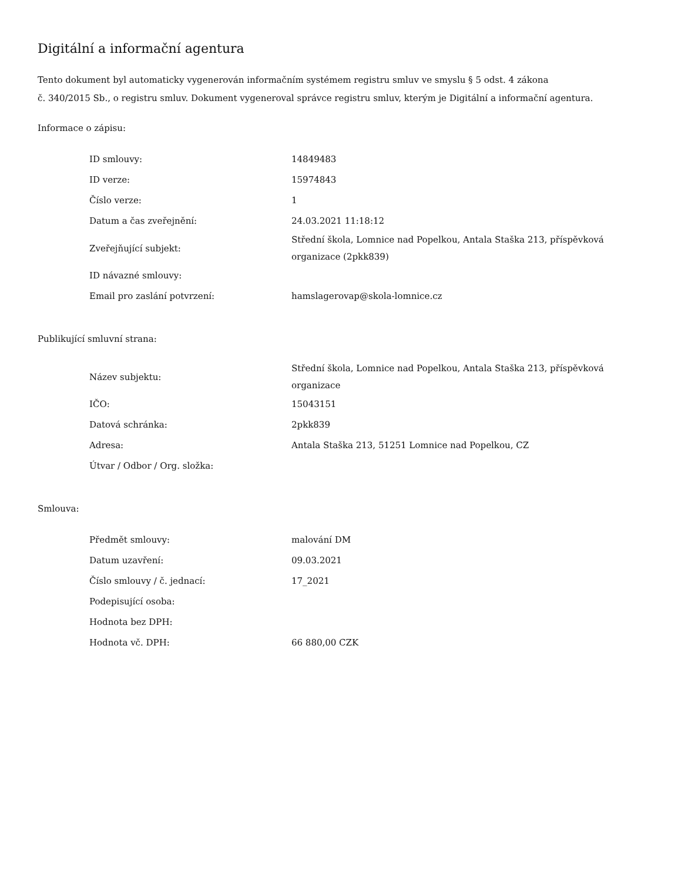Digitální a informační agentura
Tento dokument byl automaticky vygenerován informačním systémem registru smluv ve smyslu § 5 odst. 4 zákona
č. 340/2015 Sb., o registru smluv. Dokument vygeneroval správce registru smluv, kterým je Digitální a informační agentura.
Informace o zápisu:
| ID smlouvy: | 14849483 |
| ID verze: | 15974843 |
| Číslo verze: | 1 |
| Datum a čas zveřejnění: | 24.03.2021 11:18:12 |
| Zveřejňující subjekt: | Střední škola, Lomnice nad Popelkou, Antala Staška 213, příspěvková organizace (2pkk839) |
| ID návazné smlouvy: | |
| Email pro zaslání potvrzení: | hamslagerovap@skola-lomnice.cz |
Publikující smluvní strana:
| Název subjektu: | Střední škola, Lomnice nad Popelkou, Antala Staška 213, příspěvková organizace |
| IČO: | 15043151 |
| Datová schránka: | 2pkk839 |
| Adresa: | Antala Staška 213, 51251 Lomnice nad Popelkou, CZ |
| Útvar / Odbor / Org. složka: | |
Smlouva:
| Předmět smlouvy: | malování DM |
| Datum uzavření: | 09.03.2021 |
| Číslo smlouvy / č. jednací: | 17_2021 |
| Podepisující osoba: | |
| Hodnota bez DPH: | |
| Hodnota vč. DPH: | 66 880,00 CZK |